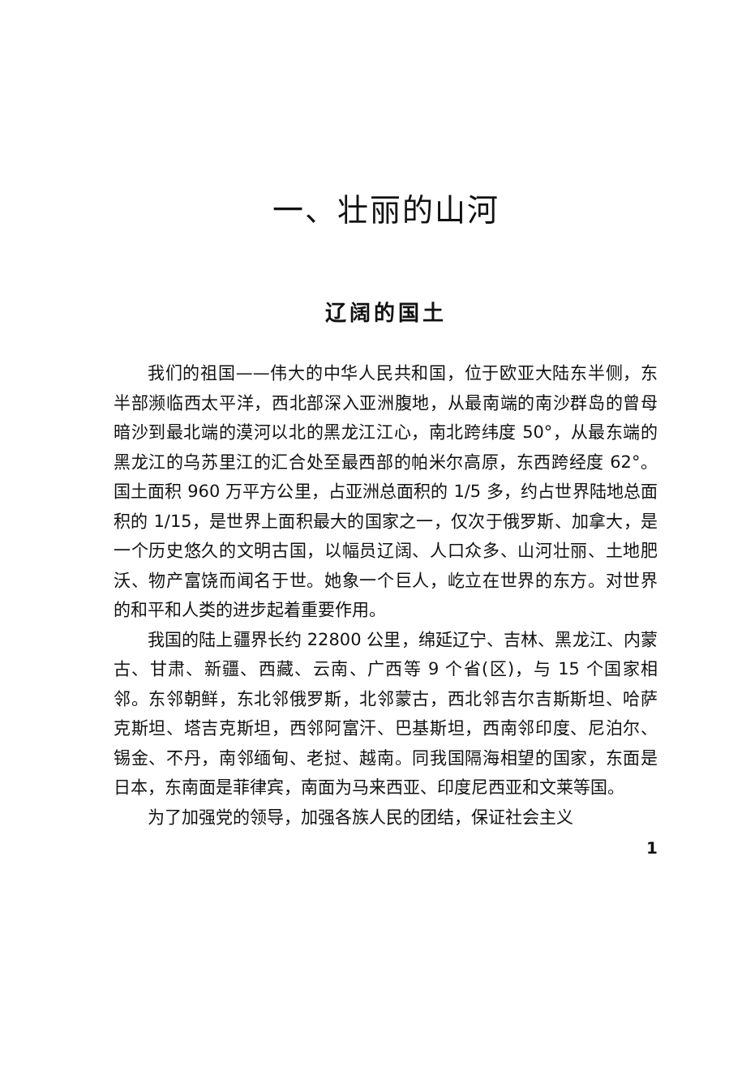一、壮丽的山河
辽阔的国土
我们的祖国——伟大的中华人民共和国，位于欧亚大陆东半侧，东半部濒临西太平洋，西北部深入亚洲腹地，从最南端的南沙群岛的曾母暗沙到最北端的漠河以北的黑龙江江心，南北跨纬度 50°，从最东端的黑龙江的乌苏里江的汇合处至最西部的帕米尔高原，东西跨经度 62°。国土面积 960 万平方公里，占亚洲总面积的 1/5 多，约占世界陆地总面积的 1/15，是世界上面积最大的国家之一，仅次于俄罗斯、加拿大，是一个历史悠久的文明古国，以幅员辽阔、人口众多、山河壮丽、土地肥沃、物产富饶而闻名于世。她象一个巨人，屹立在世界的东方。对世界的和平和人类的进步起着重要作用。
我国的陆上疆界长约 22800 公里，绵延辽宁、吉林、黑龙江、内蒙古、甘肃、新疆、西藏、云南、广西等 9 个省(区)，与 15 个国家相邻。东邻朝鲜，东北邻俄罗斯，北邻蒙古，西北邻吉尔吉斯斯坦、哈萨克斯坦、塔吉克斯坦，西邻阿富汗、巴基斯坦，西南邻印度、尼泊尔、锡金、不丹，南邻缅甸、老挝、越南。同我国隔海相望的国家，东面是日本，东南面是菲律宾，南面为马来西亚、印度尼西亚和文莱等国。
为了加强党的领导，加强各族人民的团结，保证社会主义
1